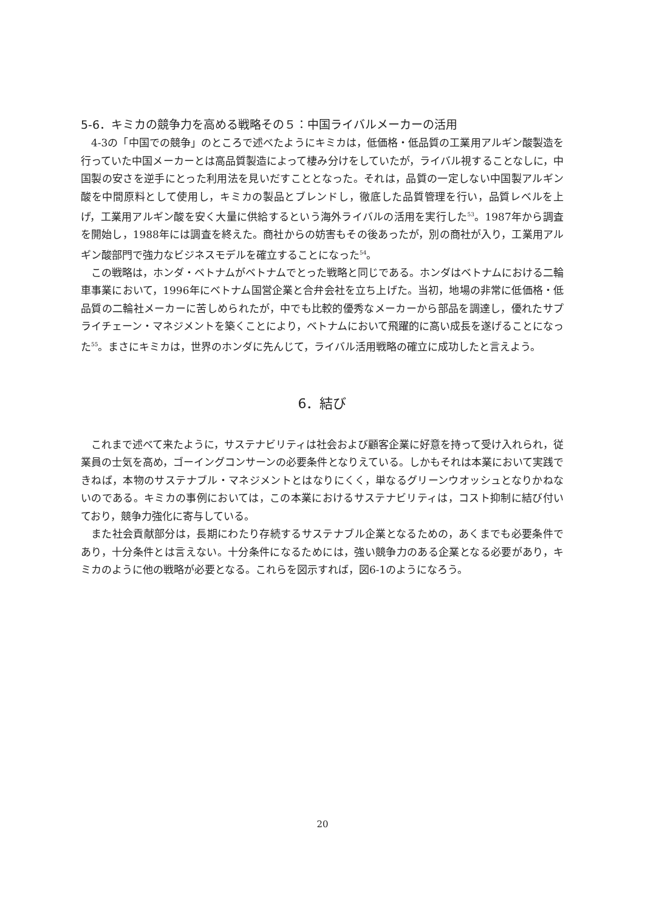5-6．キミカの競争力を高める戦略その５：中国ライバルメーカーの活用
4-3の「中国での競争」のところで述べたようにキミカは，低価格・低品質の工業用アルギン酸製造を行っていた中国メーカーとは高品質製造によって棲み分けをしていたが，ライバル視することなしに，中国製の安さを逆手にとった利用法を見いだすこととなった。それは，品質の一定しない中国製アルギン酸を中間原料として使用し，キミカの製品とブレンドし，徹底した品質管理を行い，品質レベルを上げ，工業用アルギン酸を安く大量に供給するという海外ライバルの活用を実行した<sup>53</sup>。1987年から調査を開始し，1988年には調査を終えた。商社からの妨害もその後あったが，別の商社が入り，工業用アルギン酸部門で強力なビジネスモデルを確立することになった<sup>54</sup>。
この戦略は，ホンダ・ベトナムがベトナムでとった戦略と同じである。ホンダはベトナムにおける二輪車事業において，1996年にベトナム国営企業と合弁会社を立ち上げた。当初，地場の非常に低価格・低品質の二輪社メーカーに苦しめられたが，中でも比較的優秀なメーカーから部品を調達し，優れたサプライチェーン・マネジメントを築くことにより，ベトナムにおいて飛躍的に高い成長を遂げることになった<sup>55</sup>。まさにキミカは，世界のホンダに先んじて，ライバル活用戦略の確立に成功したと言えよう。
6．結び
これまで述べて来たように，サステナビリティは社会および顧客企業に好意を持って受け入れられ，従業員の士気を高め，ゴーイングコンサーンの必要条件となりえている。しかもそれは本業において実践できねば，本物のサステナブル・マネジメントとはなりにくく，単なるグリーンウオッシュとなりかねないのである。キミカの事例においては，この本業におけるサステナビリティは，コスト抑制に結び付いており，競争力強化に寄与している。
また社会貢献部分は，長期にわたり存続するサステナブル企業となるための，あくまでも必要条件であり，十分条件とは言えない。十分条件になるためには，強い競争力のある企業となる必要があり，キミカのように他の戦略が必要となる。これらを図示すれば，図6-1のようになろう。
20